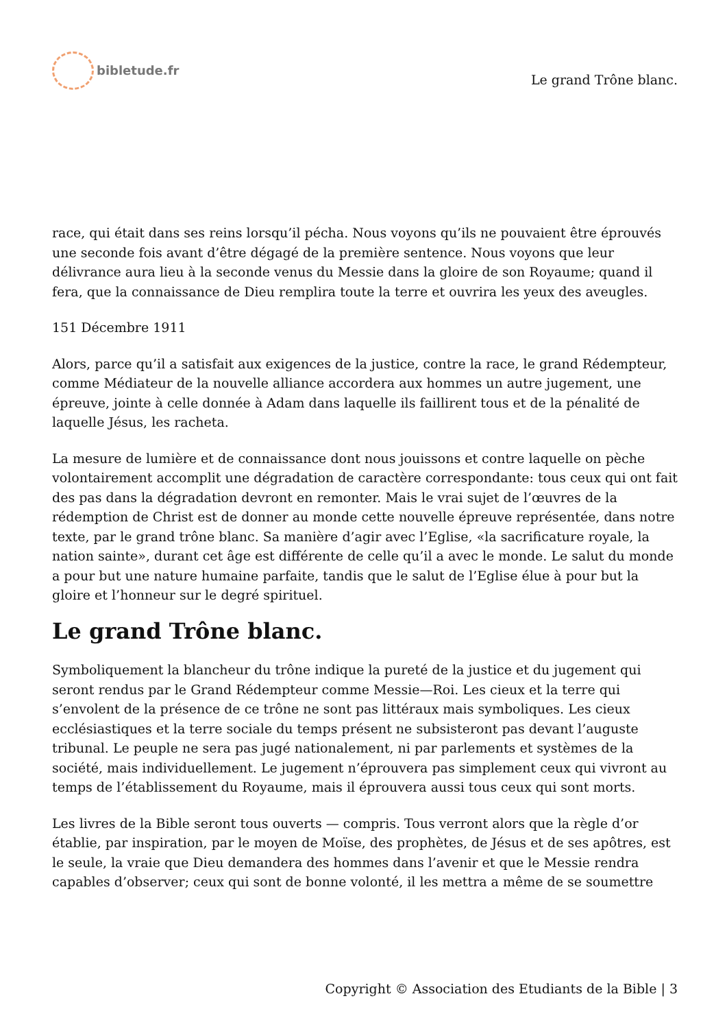bibletude.fr
Le grand Trône blanc.
race, qui était dans ses reins lorsqu’il pécha. Nous voyons qu’ils ne pouvaient être éprouvés une seconde fois avant d’être dégagé de la première sentence. Nous voyons que leur délivrance aura lieu à la seconde venus du Messie dans la gloire de son Royaume; quand il fera, que la connaissance de Dieu remplira toute la terre et ouvrira les yeux des aveugles.
151 Décembre 1911
Alors, parce qu’il a satisfait aux exigences de la justice, contre la race, le grand Rédempteur, comme Médiateur de la nouvelle alliance accordera aux hommes un autre jugement, une épreuve, jointe à celle donnée à Adam dans laquelle ils faillirent tous et de la pénalité de laquelle Jésus, les racheta.
La mesure de lumière et de connaissance dont nous jouissons et contre laquelle on pèche volontairement accomplit une dégradation de caractère correspondante: tous ceux qui ont fait des pas dans la dégradation devront en remonter. Mais le vrai sujet de l’œuvres de la rédemption de Christ est de donner au monde cette nouvelle épreuve représentée, dans notre texte, par le grand trône blanc. Sa manière d’agir avec l’Eglise, «la sacrificature royale, la nation sainte», durant cet âge est différente de celle qu’il a avec le monde. Le salut du monde a pour but une nature humaine parfaite, tandis que le salut de l’Eglise élue à pour but la gloire et l’honneur sur le degré spirituel.
Le grand Trône blanc.
Symboliquement la blancheur du trône indique la pureté de la justice et du jugement qui seront rendus par le Grand Rédempteur comme Messie—Roi. Les cieux et la terre qui s’envolent de la présence de ce trône ne sont pas littéraux mais symboliques. Les cieux ecclésiastiques et la terre sociale du temps présent ne subsisteront pas devant l’auguste tribunal. Le peuple ne sera pas jugé nationalement, ni par parlements et systèmes de la société, mais individuellement. Le jugement n’éprouvera pas simplement ceux qui vivront au temps de l’établissement du Royaume, mais il éprouvera aussi tous ceux qui sont morts.
Les livres de la Bible seront tous ouverts — compris. Tous verront alors que la règle d’or établie, par inspiration, par le moyen de Moïse, des prophètes, de Jésus et de ses apôtres, est le seule, la vraie que Dieu demandera des hommes dans l’avenir et que le Messie rendra capables d’observer; ceux qui sont de bonne volonté, il les mettra a même de se soumettre
Copyright © Association des Etudiants de la Bible | 3